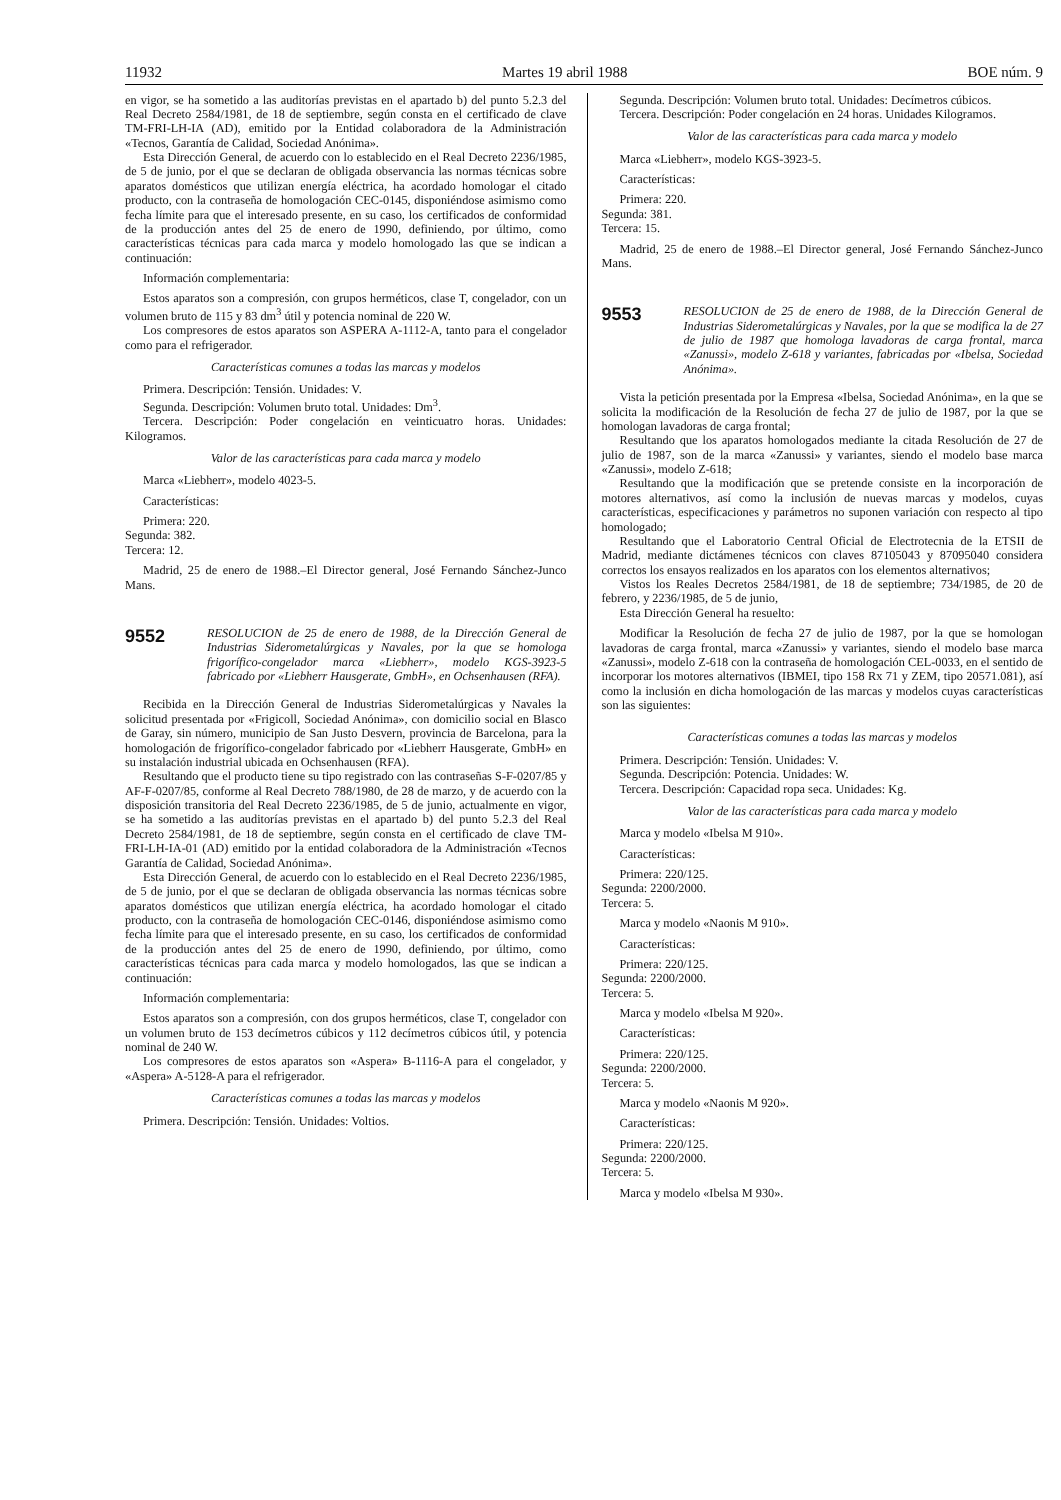11932 Martes 19 abril 1988 BOE núm. 9
en vigor, se ha sometido a las auditorías previstas en el apartado b) del punto 5.2.3 del Real Decreto 2584/1981, de 18 de septiembre, según consta en el certificado de clave TM-FRI-LH-IA (AD), emitido por la Entidad colaboradora de la Administración «Tecnos, Garantía de Calidad, Sociedad Anónima».
Esta Dirección General, de acuerdo con lo establecido en el Real Decreto 2236/1985, de 5 de junio, por el que se declaran de obligada observancia las normas técnicas sobre aparatos domésticos que utilizan energía eléctrica, ha acordado homologar el citado producto, con la contraseña de homologación CEC-0145, disponiéndose asimismo como fecha límite para que el interesado presente, en su caso, los certificados de conformidad de la producción antes del 25 de enero de 1990, definiendo, por último, como características técnicas para cada marca y modelo homologado las que se indican a continuación:
Información complementaria:
Estos aparatos son a compresión, con grupos herméticos, clase T, congelador, con un volumen bruto de 115 y 83 dm<sup>3</sup> útil y potencia nominal de 220 W.
Los compresores de estos aparatos son ASPERA A-1112-A, tanto para el congelador como para el refrigerador.
Características comunes a todas las marcas y modelos
Primera. Descripción: Tensión. Unidades: V.
Segunda. Descripción: Volumen bruto total. Unidades: Dm<sup>3</sup>.
Tercera. Descripción: Poder congelación en veinticuatro horas. Unidades: Kilogramos.
Valor de las características para cada marca y modelo
Marca «Liebherr», modelo 4023-5.
Características:
Primera: 220.
Segunda: 382.
Tercera: 12.
Madrid, 25 de enero de 1988.–El Director general, José Fernando Sánchez-Junco Mans.
9552 RESOLUCION de 25 de enero de 1988, de la Dirección General de Industrias Siderometalúrgicas y Navales, por la que se homologa frigorífico-congelador marca «Liebherr», modelo KGS-3923-5 fabricado por «Liebherr Hausgerate, GmbH», en Ochsenhausen (RFA).
Recibida en la Dirección General de Industrias Siderometalúrgicas y Navales la solicitud presentada por «Frigicoll, Sociedad Anónima», con domicilio social en Blasco de Garay, sin número, municipio de San Justo Desvern, provincia de Barcelona, para la homologación de frigorífico-congelador fabricado por «Liebherr Hausgerate, GmbH» en su instalación industrial ubicada en Ochsenhausen (RFA).
Resultando que el producto tiene su tipo registrado con las contraseñas S-F-0207/85 y AF-F-0207/85, conforme al Real Decreto 788/1980, de 28 de marzo, y de acuerdo con la disposición transitoria del Real Decreto 2236/1985, de 5 de junio, actualmente en vigor, se ha sometido a las auditorías previstas en el apartado b) del punto 5.2.3 del Real Decreto 2584/1981, de 18 de septiembre, según consta en el certificado de clave TM-FRI-LH-IA-01 (AD) emitido por la entidad colaboradora de la Administración «Tecnos Garantía de Calidad, Sociedad Anónima».
Esta Dirección General, de acuerdo con lo establecido en el Real Decreto 2236/1985, de 5 de junio, por el que se declaran de obligada observancia las normas técnicas sobre aparatos domésticos que utilizan energía eléctrica, ha acordado homologar el citado producto, con la contraseña de homologación CEC-0146, disponiéndose asimismo como fecha límite para que el interesado presente, en su caso, los certificados de conformidad de la producción antes del 25 de enero de 1990, definiendo, por último, como características técnicas para cada marca y modelo homologados, las que se indican a continuación:
Información complementaria:
Estos aparatos son a compresión, con dos grupos herméticos, clase T, congelador con un volumen bruto de 153 decímetros cúbicos y 112 decímetros cúbicos útil, y potencia nominal de 240 W.
Los compresores de estos aparatos son «Aspera» B-1116-A para el congelador, y «Aspera» A-5128-A para el refrigerador.
Características comunes a todas las marcas y modelos
Primera. Descripción: Tensión. Unidades: Voltios.
Segunda. Descripción: Volumen bruto total. Unidades: Decímetros cúbicos.
Tercera. Descripción: Poder congelación en 24 horas. Unidades Kilogramos.
Valor de las características para cada marca y modelo
Marca «Liebherr», modelo KGS-3923-5.
Características:
Primera: 220.
Segunda: 381.
Tercera: 15.
Madrid, 25 de enero de 1988.–El Director general, José Fernando Sánchez-Junco Mans.
9553 RESOLUCION de 25 de enero de 1988, de la Dirección General de Industrias Siderometalúrgicas y Navales, por la que se modifica la de 27 de julio de 1987 que homologa lavadoras de carga frontal, marca «Zanussi», modelo Z-618 y variantes, fabricadas por «Ibelsa, Sociedad Anónima».
Vista la petición presentada por la Empresa «Ibelsa, Sociedad Anónima», en la que se solicita la modificación de la Resolución de fecha 27 de julio de 1987, por la que se homologan lavadoras de carga frontal;
Resultando que los aparatos homologados mediante la citada Resolución de 27 de julio de 1987, son de la marca «Zanussi» y variantes, siendo el modelo base marca «Zanussi», modelo Z-618;
Resultando que la modificación que se pretende consiste en la incorporación de motores alternativos, así como la inclusión de nuevas marcas y modelos, cuyas características, especificaciones y parámetros no suponen variación con respecto al tipo homologado;
Resultando que el Laboratorio Central Oficial de Electrotecnia de la ETSII de Madrid, mediante dictámenes técnicos con claves 87105043 y 87095040 considera correctos los ensayos realizados en los aparatos con los elementos alternativos;
Vistos los Reales Decretos 2584/1981, de 18 de septiembre; 734/1985, de 20 de febrero, y 2236/1985, de 5 de junio,
Esta Dirección General ha resuelto:
Modificar la Resolución de fecha 27 de julio de 1987, por la que se homologan lavadoras de carga frontal, marca «Zanussi» y variantes, siendo el modelo base marca «Zanussi», modelo Z-618 con la contraseña de homologación CEL-0033, en el sentido de incorporar los motores alternativos (IBMEI, tipo 158 Rx 71 y ZEM, tipo 20571.081), así como la inclusión en dicha homologación de las marcas y modelos cuyas características son las siguientes:
Características comunes a todas las marcas y modelos
Primera. Descripción: Tensión. Unidades: V.
Segunda. Descripción: Potencia. Unidades: W.
Tercera. Descripción: Capacidad ropa seca. Unidades: Kg.
Valor de las características para cada marca y modelo
Marca y modelo «Ibelsa M 910».
Características:
Primera: 220/125.
Segunda: 2200/2000.
Tercera: 5.
Marca y modelo «Naonis M 910».
Características:
Primera: 220/125.
Segunda: 2200/2000.
Tercera: 5.
Marca y modelo «Ibelsa M 920».
Características:
Primera: 220/125.
Segunda: 2200/2000.
Tercera: 5.
Marca y modelo «Naonis M 920».
Características:
Primera: 220/125.
Segunda: 2200/2000.
Tercera: 5.
Marca y modelo «Ibelsa M 930».